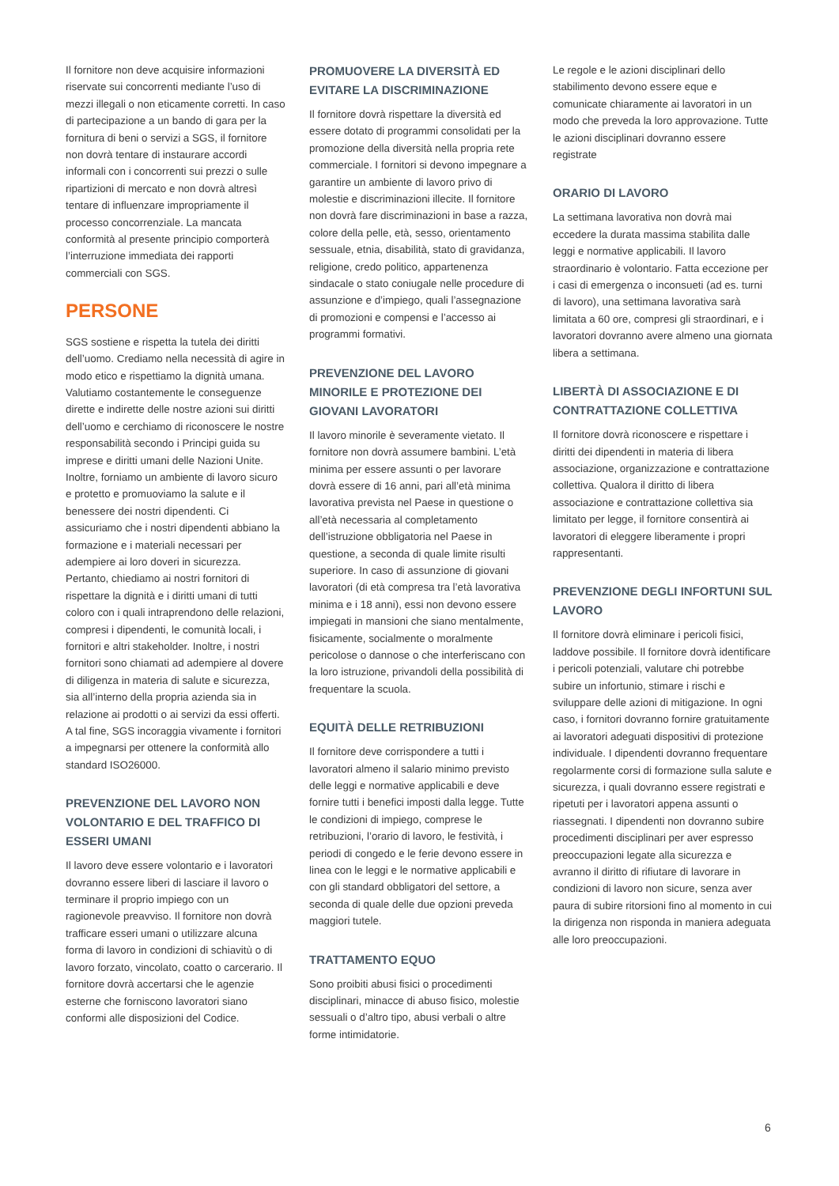Il fornitore non deve acquisire informazioni riservate sui concorrenti mediante l’uso di mezzi illegali o non eticamente corretti. In caso di partecipazione a un bando di gara per la fornitura di beni o servizi a SGS, il fornitore non dovrà tentare di instaurare accordi informali con i concorrenti sui prezzi o sulle ripartizioni di mercato e non dovrà altresì tentare di influenzare impropriamente il processo concorrenziale. La mancata conformità al presente principio comporterà l’interruzione immediata dei rapporti commerciali con SGS.
PERSONE
SGS sostiene e rispetta la tutela dei diritti dell’uomo. Crediamo nella necessità di agire in modo etico e rispettiamo la dignità umana. Valutiamo costantemente le conseguenze dirette e indirette delle nostre azioni sui diritti dell’uomo e cerchiamo di riconoscere le nostre responsabilità secondo i Principi guida su imprese e diritti umani delle Nazioni Unite. Inoltre, forniamo un ambiente di lavoro sicuro e protetto e promuoviamo la salute e il benessere dei nostri dipendenti. Ci assicuriamo che i nostri dipendenti abbiano la formazione e i materiali necessari per adempiere ai loro doveri in sicurezza. Pertanto, chiediamo ai nostri fornitori di rispettare la dignità e i diritti umani di tutti coloro con i quali intraprendono delle relazioni, compresi i dipendenti, le comunità locali, i fornitori e altri stakeholder. Inoltre, i nostri fornitori sono chiamati ad adempiere al dovere di diligenza in materia di salute e sicurezza, sia all’interno della propria azienda sia in relazione ai prodotti o ai servizi da essi offerti. A tal fine, SGS incoraggia vivamente i fornitori a impegnarsi per ottenere la conformità allo standard ISO26000.
PREVENZIONE DEL LAVORO NON VOLONTARIO E DEL TRAFFICO DI ESSERI UMANI
Il lavoro deve essere volontario e i lavoratori dovranno essere liberi di lasciare il lavoro o terminare il proprio impiego con un ragionevole preavviso. Il fornitore non dovrà trafficare esseri umani o utilizzare alcuna forma di lavoro in condizioni di schiavitù o di lavoro forzato, vincolato, coatto o carcerario. Il fornitore dovrà accertarsi che le agenzie esterne che forniscono lavoratori siano conformi alle disposizioni del Codice.
PROMUOVERE LA DIVERSITÀ ED EVITARE LA DISCRIMINAZIONE
Il fornitore dovrà rispettare la diversità ed essere dotato di programmi consolidati per la promozione della diversità nella propria rete commerciale. I fornitori si devono impegnare a garantire un ambiente di lavoro privo di molestie e discriminazioni illecite. Il fornitore non dovrà fare discriminazioni in base a razza, colore della pelle, età, sesso, orientamento sessuale, etnia, disabilità, stato di gravidanza, religione, credo politico, appartenenza sindacale o stato coniugale nelle procedure di assunzione e d’impiego, quali l’assegnazione di promozioni e compensi e l’accesso ai programmi formativi.
PREVENZIONE DEL LAVORO MINORILE E PROTEZIONE DEI GIOVANI LAVORATORI
Il lavoro minorile è severamente vietato. Il fornitore non dovrà assumere bambini. L’età minima per essere assunti o per lavorare dovrà essere di 16 anni, pari all’età minima lavorativa prevista nel Paese in questione o all’età necessaria al completamento dell’istruzione obbligatoria nel Paese in questione, a seconda di quale limite risulti superiore. In caso di assunzione di giovani lavoratori (di età compresa tra l’età lavorativa minima e i 18 anni), essi non devono essere impiegati in mansioni che siano mentalmente, fisicamente, socialmente o moralmente pericolose o dannose o che interferiscano con la loro istruzione, privandoli della possibilità di frequentare la scuola.
EQUITÀ DELLE RETRIBUZIONI
Il fornitore deve corrispondere a tutti i lavoratori almeno il salario minimo previsto delle leggi e normative applicabili e deve fornire tutti i benefici imposti dalla legge. Tutte le condizioni di impiego, comprese le retribuzioni, l’orario di lavoro, le festività, i periodi di congedo e le ferie devono essere in linea con le leggi e le normative applicabili e con gli standard obbligatori del settore, a seconda di quale delle due opzioni preveda maggiori tutele.
TRATTAMENTO EQUO
Sono proibiti abusi fisici o procedimenti disciplinari, minacce di abuso fisico, molestie sessuali o d’altro tipo, abusi verbali o altre forme intimidatorie.
Le regole e le azioni disciplinari dello stabilimento devono essere eque e comunicate chiaramente ai lavoratori in un modo che preveda la loro approvazione. Tutte le azioni disciplinari dovranno essere registrate
ORARIO DI LAVORO
La settimana lavorativa non dovrà mai eccedere la durata massima stabilita dalle leggi e normative applicabili. Il lavoro straordinario è volontario. Fatta eccezione per i casi di emergenza o inconsueti (ad es. turni di lavoro), una settimana lavorativa sarà limitata a 60 ore, compresi gli straordinari, e i lavoratori dovranno avere almeno una giornata libera a settimana.
LIBERTÀ DI ASSOCIAZIONE E DI CONTRATTAZIONE COLLETTIVA
Il fornitore dovrà riconoscere e rispettare i diritti dei dipendenti in materia di libera associazione, organizzazione e contrattazione collettiva. Qualora il diritto di libera associazione e contrattazione collettiva sia limitato per legge, il fornitore consentirà ai lavoratori di eleggere liberamente i propri rappresentanti.
PREVENZIONE DEGLI INFORTUNI SUL LAVORO
Il fornitore dovrà eliminare i pericoli fisici, laddove possibile. Il fornitore dovrà identificare i pericoli potenziali, valutare chi potrebbe subire un infortunio, stimare i rischi e sviluppare delle azioni di mitigazione. In ogni caso, i fornitori dovranno fornire gratuitamente ai lavoratori adeguati dispositivi di protezione individuale. I dipendenti dovranno frequentare regolarmente corsi di formazione sulla salute e sicurezza, i quali dovranno essere registrati e ripetuti per i lavoratori appena assunti o riassegnati. I dipendenti non dovranno subire procedimenti disciplinari per aver espresso preoccupazioni legate alla sicurezza e avranno il diritto di rifiutare di lavorare in condizioni di lavoro non sicure, senza aver paura di subire ritorsioni fino al momento in cui la dirigenza non risponda in maniera adeguata alle loro preoccupazioni.
6